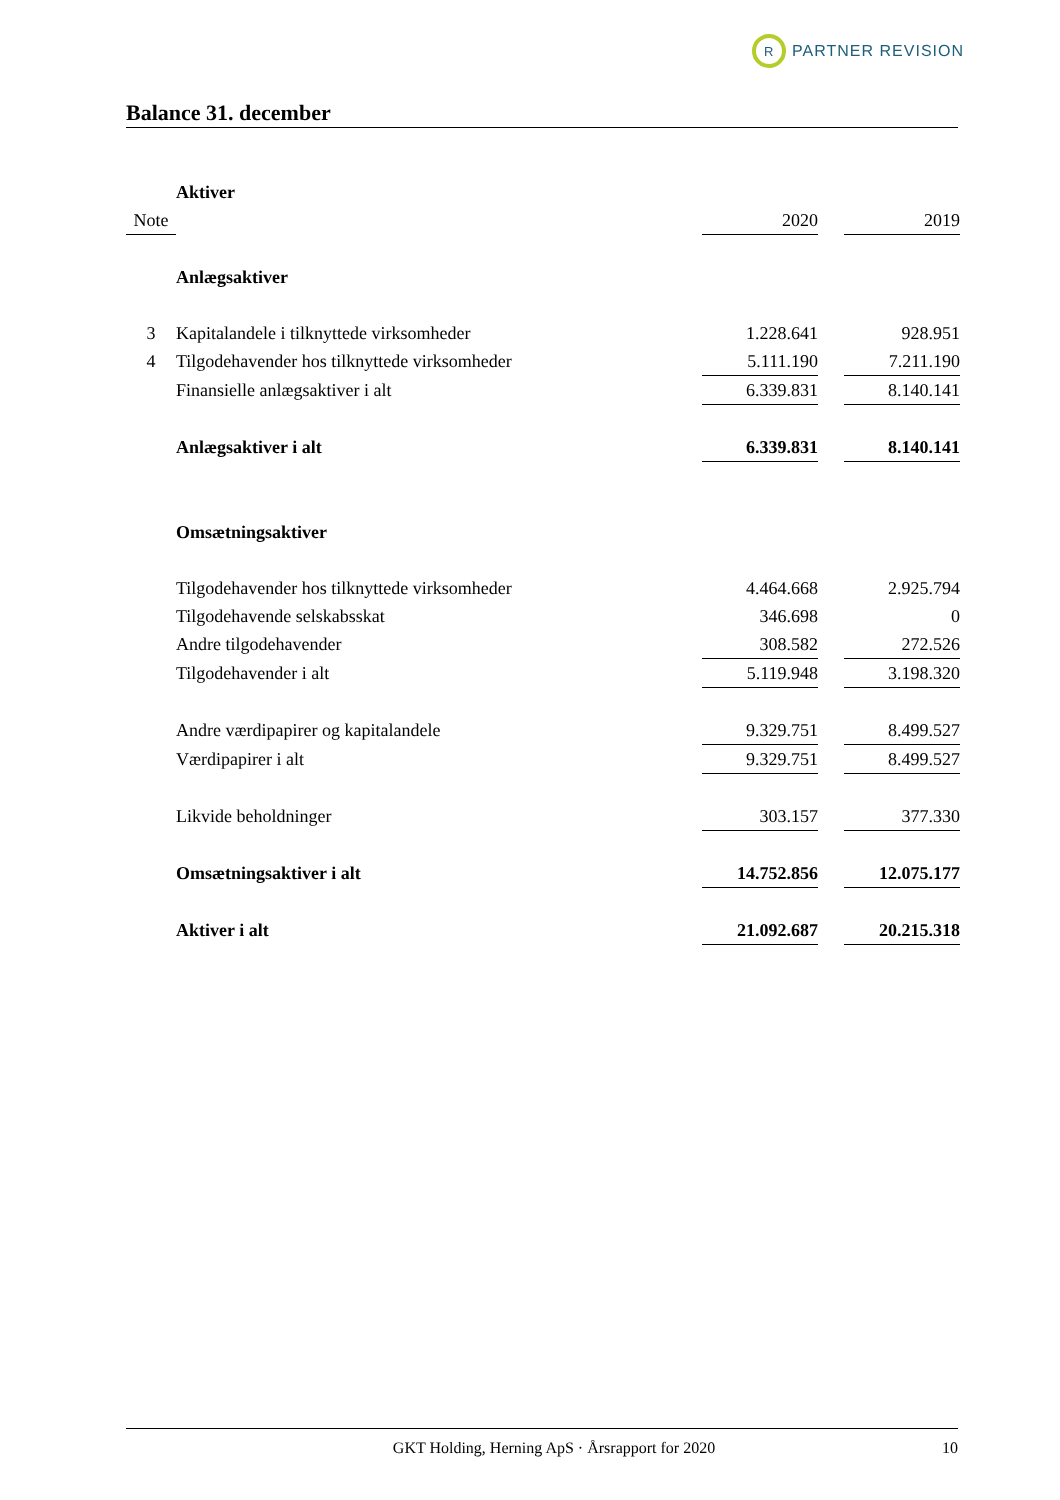R
PARTNER REVISION
Balance 31. december
| | Aktiver | | | |
| Note | | 2020 | | 2019 |
| | Anlægsaktiver | | | |
| 3 | Kapitalandele i tilknyttede virksomheder | 1.228.641 | | 928.951 |
| 4 | Tilgodehavender hos tilknyttede virksomheder | 5.111.190 | | 7.211.190 |
| | Finansielle anlægsaktiver i alt | 6.339.831 | | 8.140.141 |
| | Anlægsaktiver i alt | 6.339.831 | | 8.140.141 |
| | Omsætningsaktiver | | | |
| | Tilgodehavender hos tilknyttede virksomheder | 4.464.668 | | 2.925.794 |
| | Tilgodehavende selskabsskat | 346.698 | | 0 |
| | Andre tilgodehavender | 308.582 | | 272.526 |
| | Tilgodehavender i alt | 5.119.948 | | 3.198.320 |
| | Andre værdipapirer og kapitalandele | 9.329.751 | | 8.499.527 |
| | Værdipapirer i alt | 9.329.751 | | 8.499.527 |
| | Likvide beholdninger | 303.157 | | 377.330 |
| | Omsætningsaktiver i alt | 14.752.856 | | 12.075.177 |
| | Aktiver i alt | 21.092.687 | | 20.215.318 |
GKT Holding, Herning ApS · Årsrapport for 2020 10